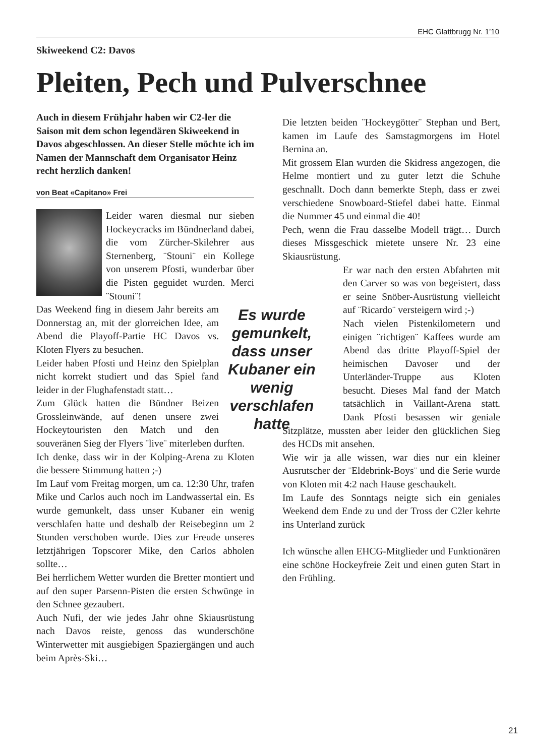EHC Glattbrugg Nr. 1’10
Skiweekend C2: Davos
Pleiten, Pech und Pulverschnee
Auch in diesem Frühjahr haben wir C2-ler die Saison mit dem schon legendären Skiweekend in Davos abgeschlossen. An dieser Stelle möchte ich im Namen der Mannschaft dem Organisator Heinz recht herzlich danken!
von Beat «Capitano» Frei
Leider waren diesmal nur sieben Hockeycracks im Bündnerland dabei, die vom Zürcher-Skilehrer aus Sternenberg, ¨Stouni¨ ein Kollege von unserem Pfosti, wunderbar über die Pisten geguidet wurden. Merci ¨Stouni¨!
Es wurde gemunkelt, dass unser Kubaner ein wenig verschlafen hatte
Das Weekend fing in diesem Jahr bereits am Donnerstag an, mit der glorreichen Idee, am Abend die Playoff-Partie HC Davos vs. Kloten Flyers zu besuchen.
Leider haben Pfosti und Heinz den Spielplan nicht korrekt studiert und das Spiel fand leider in der Flughafenstadt statt…
Zum Glück hatten die Bündner Beizen Grossleinwände, auf denen unsere zwei Hockeytouristen den Match und den souveränen Sieg der Flyers ¨live¨ miterleben durften.
Ich denke, dass wir in der Kolping-Arena zu Kloten die bessere Stimmung hatten ;-)
Im Lauf vom Freitag morgen, um ca. 12:30 Uhr, trafen Mike und Carlos auch noch im Landwassertal ein. Es wurde gemunkelt, dass unser Kubaner ein wenig verschlafen hatte und deshalb der Reisebeginn um 2 Stunden verschoben wurde. Dies zur Freude unseres letztjährigen Topscorer Mike, den Carlos abholen sollte…
Bei herrlichem Wetter wurden die Bretter montiert und auf den super Parsenn-Pisten die ersten Schwünge in den Schnee gezaubert.
Auch Nufi, der wie jedes Jahr ohne Skiausrüstung nach Davos reiste, genoss das wunderschöne Winterwetter mit ausgiebigen Spaziergängen und auch beim Après-Ski…
Die letzten beiden ¨Hockeygötter¨ Stephan und Bert, kamen im Laufe des Samstagmorgens im Hotel Bernina an.
Mit grossem Elan wurden die Skidress angezogen, die Helme montiert und zu guter letzt die Schuhe geschnallt. Doch dann bemerkte Steph, dass er zwei verschiedene Snowboard-Stiefel dabei hatte. Einmal die Nummer 45 und einmal die 40!
Pech, wenn die Frau dasselbe Modell trägt… Durch dieses Missgeschick mietete unsere Nr. 23 eine Skiausrüstung.
Er war nach den ersten Abfahrten mit den Carver so was von begeistert, dass er seine Snöber-Ausrüstung vielleicht auf ¨Ricardo¨ versteigern wird ;-)
Nach vielen Pistenkilometern und einigen ¨richtigen¨ Kaffees wurde am Abend das dritte Playoff-Spiel der heimischen Davoser und der Unterländer-Truppe aus Kloten besucht. Dieses Mal fand der Match tatsächlich in Vaillant-Arena statt. Dank Pfosti besassen wir geniale Sitzplätze, mussten aber leider den glücklichen Sieg des HCDs mit ansehen.
Wie wir ja alle wissen, war dies nur ein kleiner Ausrutscher der ¨Eldebrink-Boys¨ und die Serie wurde von Kloten mit 4:2 nach Hause geschaukelt.
Im Laufe des Sonntags neigte sich ein geniales Weekend dem Ende zu und der Tross der C2ler kehrte ins Unterland zurück
Ich wünsche allen EHCG-Mitglieder und Funktionären eine schöne Hockeyfreie Zeit und einen guten Start in den Frühling.
21